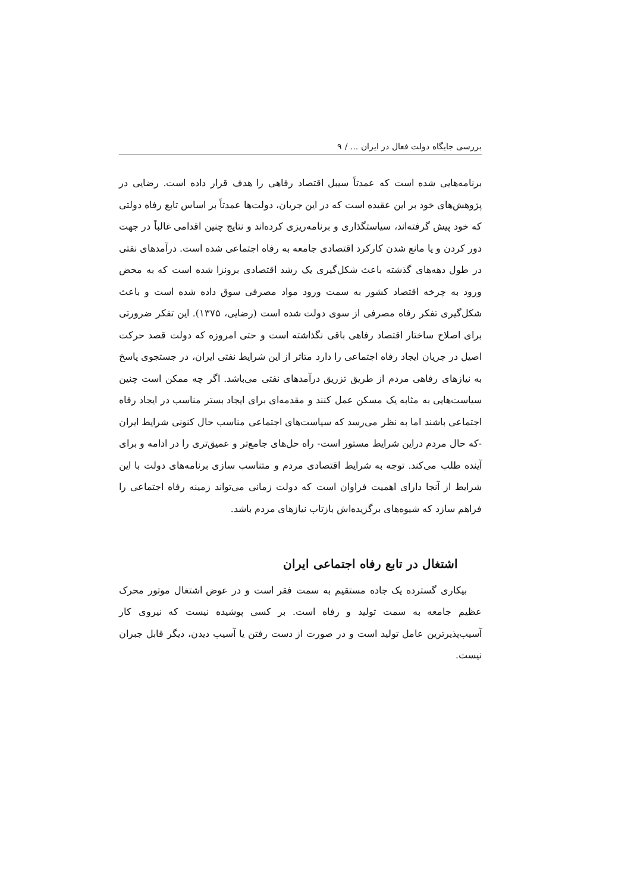بررسی جایگاه دولت فعال در ایران ... / ۹
برنامه‌هایی شده است که عمدتاً سیبل اقتصاد رفاهی را هدف قرار داده است. رضایی در پژوهش‌های خود بر این عقیده است که در این جریان، دولت‌ها عمدتاً بر اساس تابع رفاه دولتی که خود پیش گرفته‌اند، سیاستگذاری و برنامه‌ریزی کرده‌اند و نتایج چنین اقدامی غالباً در جهت دور کردن و یا مانع شدن کارکرد اقتصادی جامعه به رفاه اجتماعی شده است. درآمدهای نفتی در طول دهه‌های گذشته باعث شکل‌گیری یک رشد اقتصادی برونزا شده است که به محض ورود به چرخه اقتصاد کشور به سمت ورود مواد مصرفی سوق داده شده است و باعث شکل‌گیری تفکر رفاه مصرفی از سوی دولت شده است (رضایی، ۱۳۷۵). این تفکر ضرورتی برای اصلاح ساختار اقتصاد رفاهی باقی نگذاشته است و حتی امروزه که دولت قصد حرکت اصیل در جریان ایجاد رفاه اجتماعی را دارد متاثر از این شرایط نفتی ایران، در جستجوی پاسخ به نیازهای رفاهی مردم از طریق تزریق درآمدهای نفتی می‌باشد. اگر چه ممکن است چنین سیاست‌هایی به مثابه یک مسکن عمل کنند و مقدمه‌ای برای ایجاد بستر مناسب در ایجاد رفاه اجتماعی باشند اما به نظر می‌رسد که سیاست‌های اجتماعی مناسب حال کنونی شرایط ایران -که حال مردم دراین شرایط مستور است- راه حل‌های جامع‌تر و عمیق‌تری را در ادامه و برای آینده طلب می‌کند. توجه به شرایط اقتصادی مردم و متناسب سازی برنامه‌های دولت با این شرایط از آنجا دارای اهمیت فراوان است که دولت زمانی می‌تواند زمینه رفاه اجتماعی را فراهم سازد که شیوه‌های برگزیده‌اش بازتاب نیازهای مردم باشد.
اشتغال در تابع رفاه اجتماعی ایران
بیکاری گسترده یک جاده مستقیم به سمت فقر است و در عوض اشتغال موتور محرک عظیم جامعه به سمت تولید و رفاه است. بر کسی پوشیده نیست که نیروی کار آسیب‌پذیرترین عامل تولید است و در صورت از دست رفتن یا آسیب دیدن، دیگر قابل جبران نیست.